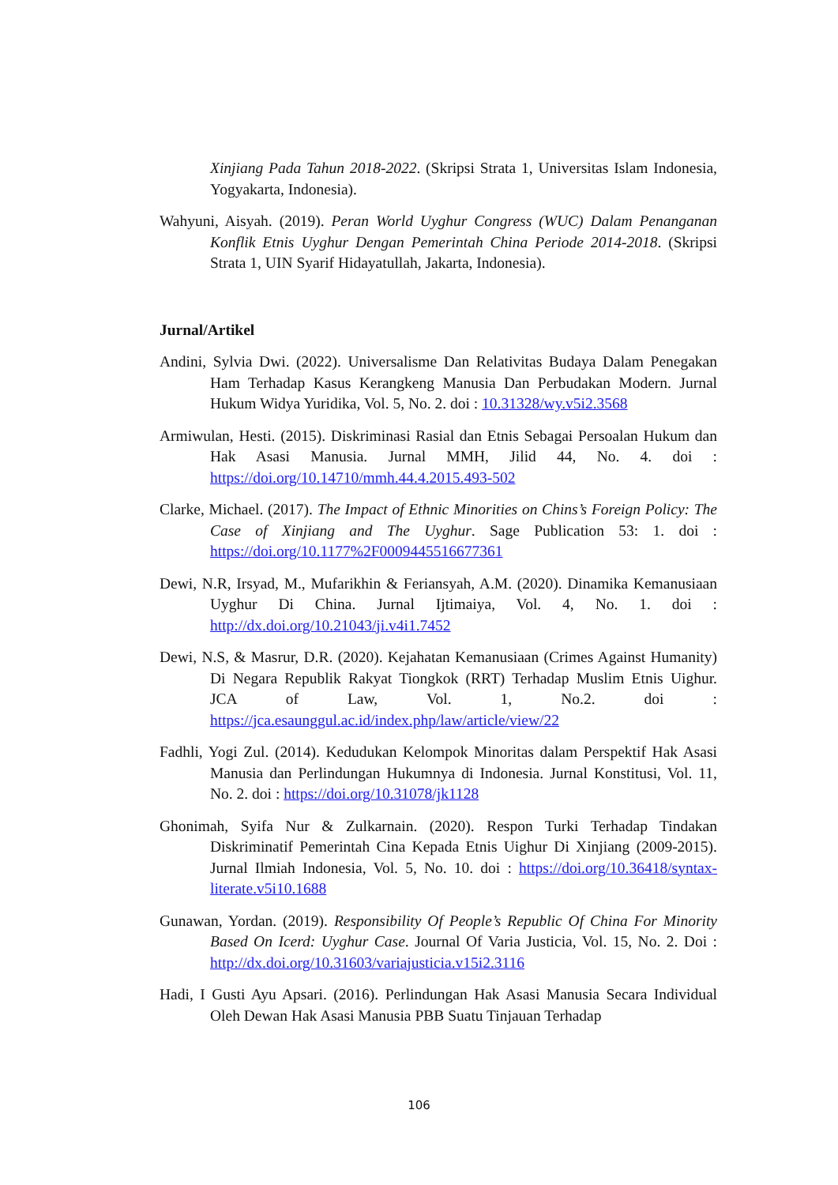Xinjiang Pada Tahun 2018-2022. (Skripsi Strata 1, Universitas Islam Indonesia, Yogyakarta, Indonesia).
Wahyuni, Aisyah. (2019). Peran World Uyghur Congress (WUC) Dalam Penanganan Konflik Etnis Uyghur Dengan Pemerintah China Periode 2014-2018. (Skripsi Strata 1, UIN Syarif Hidayatullah, Jakarta, Indonesia).
Jurnal/Artikel
Andini, Sylvia Dwi. (2022). Universalisme Dan Relativitas Budaya Dalam Penegakan Ham Terhadap Kasus Kerangkeng Manusia Dan Perbudakan Modern. Jurnal Hukum Widya Yuridika, Vol. 5, No. 2. doi : 10.31328/wy.v5i2.3568
Armiwulan, Hesti. (2015). Diskriminasi Rasial dan Etnis Sebagai Persoalan Hukum dan Hak Asasi Manusia. Jurnal MMH, Jilid 44, No. 4. doi : https://doi.org/10.14710/mmh.44.4.2015.493-502
Clarke, Michael. (2017). The Impact of Ethnic Minorities on Chins’s Foreign Policy: The Case of Xinjiang and The Uyghur. Sage Publication 53: 1. doi : https://doi.org/10.1177%2F0009445516677361
Dewi, N.R, Irsyad, M., Mufarikhin & Feriansyah, A.M. (2020). Dinamika Kemanusiaan Uyghur Di China. Jurnal Ijtimaiya, Vol. 4, No. 1. doi : http://dx.doi.org/10.21043/ji.v4i1.7452
Dewi, N.S, & Masrur, D.R. (2020). Kejahatan Kemanusiaan (Crimes Against Humanity) Di Negara Republik Rakyat Tiongkok (RRT) Terhadap Muslim Etnis Uighur. JCA of Law, Vol. 1, No.2. doi : https://jca.esaunggul.ac.id/index.php/law/article/view/22
Fadhli, Yogi Zul. (2014). Kedudukan Kelompok Minoritas dalam Perspektif Hak Asasi Manusia dan Perlindungan Hukumnya di Indonesia. Jurnal Konstitusi, Vol. 11, No. 2. doi : https://doi.org/10.31078/jk1128
Ghonimah, Syifa Nur & Zulkarnain. (2020). Respon Turki Terhadap Tindakan Diskriminatif Pemerintah Cina Kepada Etnis Uighur Di Xinjiang (2009-2015). Jurnal Ilmiah Indonesia, Vol. 5, No. 10. doi : https://doi.org/10.36418/syntax-literate.v5i10.1688
Gunawan, Yordan. (2019). Responsibility Of People’s Republic Of China For Minority Based On Icerd: Uyghur Case. Journal Of Varia Justicia, Vol. 15, No. 2. Doi : http://dx.doi.org/10.31603/variajusticia.v15i2.3116
Hadi, I Gusti Ayu Apsari. (2016). Perlindungan Hak Asasi Manusia Secara Individual Oleh Dewan Hak Asasi Manusia PBB Suatu Tinjauan Terhadap
106